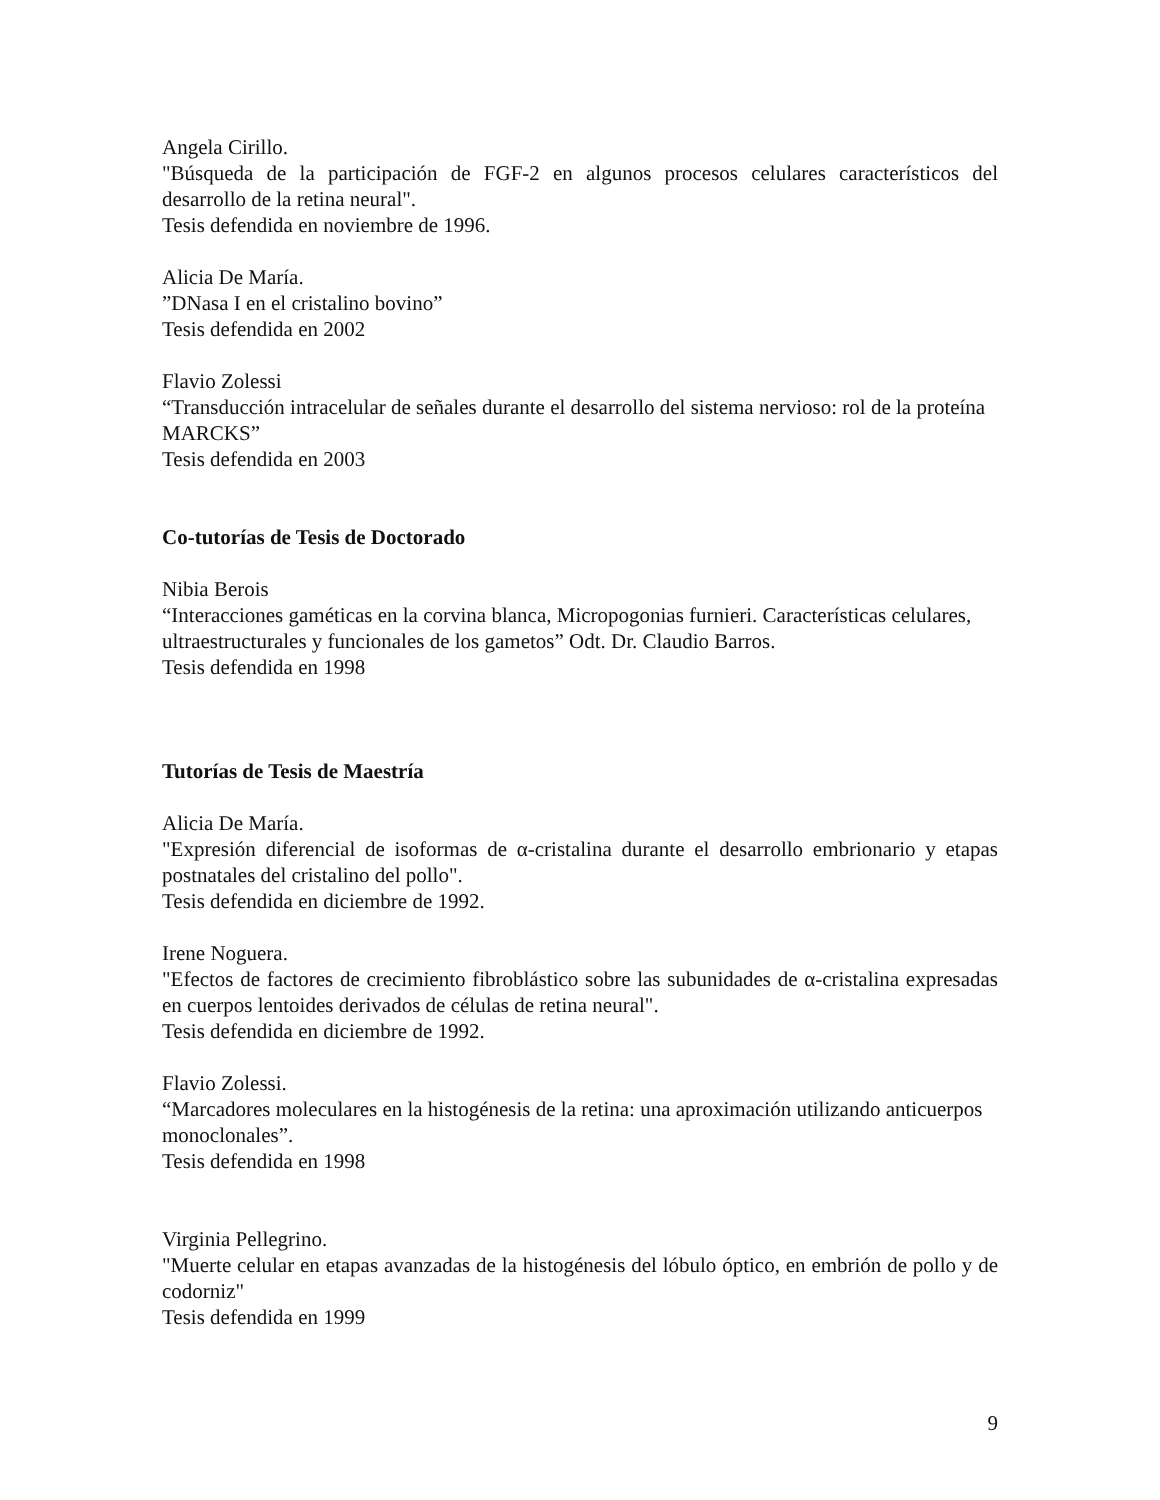Angela Cirillo.
"Búsqueda de la participación de FGF-2 en algunos procesos celulares característicos del desarrollo de la retina neural".
Tesis defendida en noviembre de 1996.
Alicia De María.
”DNasa I en el cristalino bovino”
Tesis defendida en 2002
Flavio Zolessi
“Transducción intracelular de señales durante el desarrollo del sistema nervioso: rol de la proteína MARCKS”
Tesis defendida en 2003
Co-tutorías de Tesis de Doctorado
Nibia Berois
“Interacciones gaméticas en la corvina blanca, Micropogonias furnieri. Características celulares, ultraestructurales y funcionales de los gametos” Odt. Dr. Claudio Barros.
Tesis defendida en 1998
Tutorías de Tesis de Maestría
Alicia De María.
"Expresión diferencial de isoformas de α-cristalina durante el desarrollo embrionario y etapas postnatales del cristalino del pollo".
Tesis defendida en diciembre de 1992.
Irene Noguera.
"Efectos de factores de crecimiento fibroblástico sobre las subunidades de α-cristalina expresadas en cuerpos lentoides derivados de células de retina neural".
Tesis defendida en diciembre de 1992.
Flavio Zolessi.
“Marcadores moleculares en la histogénesis de la retina: una aproximación utilizando anticuerpos monoclonales”.
Tesis defendida en 1998
Virginia Pellegrino.
"Muerte celular en etapas avanzadas de la histogénesis del lóbulo óptico, en embrión de pollo y de codorniz"
Tesis defendida en 1999
9